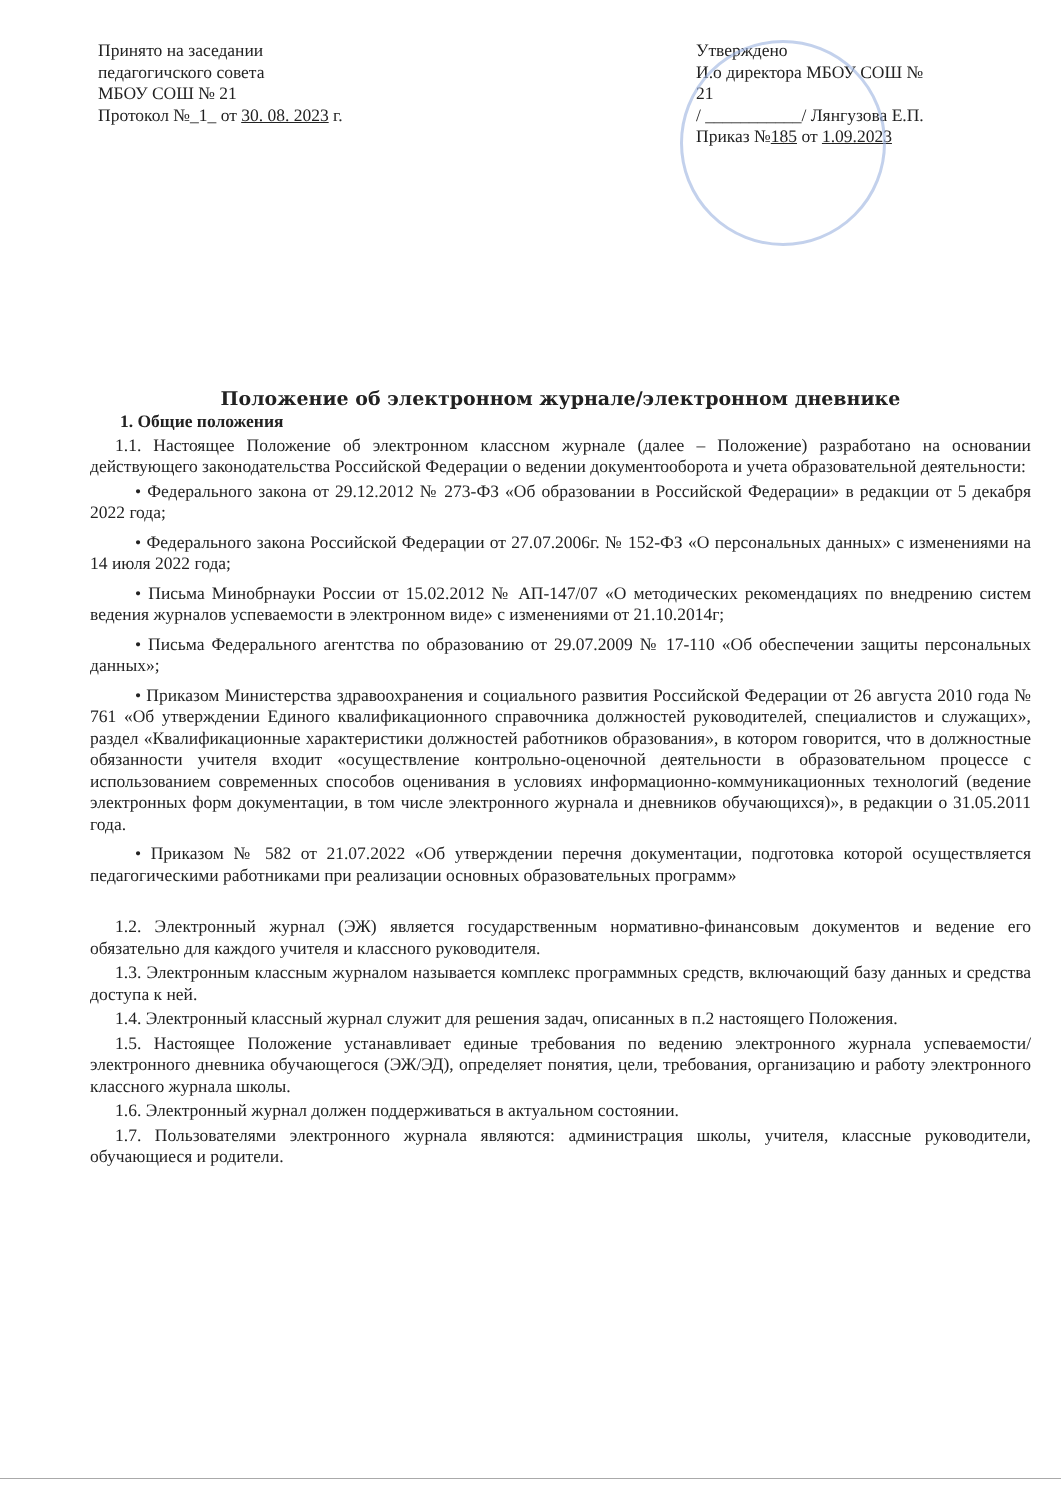Принято на заседании
педагогичского совета
МБОУ СОШ № 21
Протокол №_1_ от 30. 08. 2023 г.
Утверждено
И.о директора МБОУ СОШ №
21
/ ___________/ Лянгузова Е.П.
Приказ №185 от 1.09.2023
Положение об электронном журнале/электронном дневнике
1. Общие положения
1.1. Настоящее Положение об электронном классном журнале (далее – Положение) разработано на основании действующего законодательства Российской Федерации о ведении документооборота и учета образовательной деятельности:
• Федерального закона от 29.12.2012 № 273-ФЗ «Об образовании в Российской Федерации» в редакции от 5 декабря 2022 года;
• Федерального закона Российской Федерации от 27.07.2006г. № 152-ФЗ «О персональных данных» с изменениями на 14 июля 2022 года;
• Письма Минобрнауки России от 15.02.2012 № АП-147/07 «О методических рекомендациях по внедрению систем ведения журналов успеваемости в электронном виде» с изменениями от 21.10.2014г;
• Письма Федерального агентства по образованию от 29.07.2009 № 17-110 «Об обеспечении защиты персональных данных»;
• Приказом Министерства здравоохранения и социального развития Российской Федерации от 26 августа 2010 года № 761 «Об утверждении Единого квалификационного справочника должностей руководителей, специалистов и служащих», раздел «Квалификационные характеристики должностей работников образования», в котором говорится, что в должностные обязанности учителя входит «осуществление контрольно-оценочной деятельности в образовательном процессе с использованием современных способов оценивания в условиях информационно-коммуникационных технологий (ведение электронных форм документации, в том числе электронного журнала и дневников обучающихся)», в редакции о 31.05.2011 года.
• Приказом № 582 от 21.07.2022 «Об утверждении перечня документации, подготовка которой осуществляется педагогическими работниками при реализации основных образовательных программ»
1.2. Электронный журнал (ЭЖ) является государственным нормативно-финансовым документов и ведение его обязательно для каждого учителя и классного руководителя.
1.3. Электронным классным журналом называется комплекс программных средств, включающий базу данных и средства доступа к ней.
1.4. Электронный классный журнал служит для решения задач, описанных в п.2 настоящего Положения.
1.5. Настоящее Положение устанавливает единые требования по ведению электронного журнала успеваемости/ электронного дневника обучающегося (ЭЖ/ЭД), определяет понятия, цели, требования, организацию и работу электронного классного журнала школы.
1.6. Электронный журнал должен поддерживаться в актуальном состоянии.
1.7. Пользователями электронного журнала являются: администрация школы, учителя, классные руководители, обучающиеся и родители.